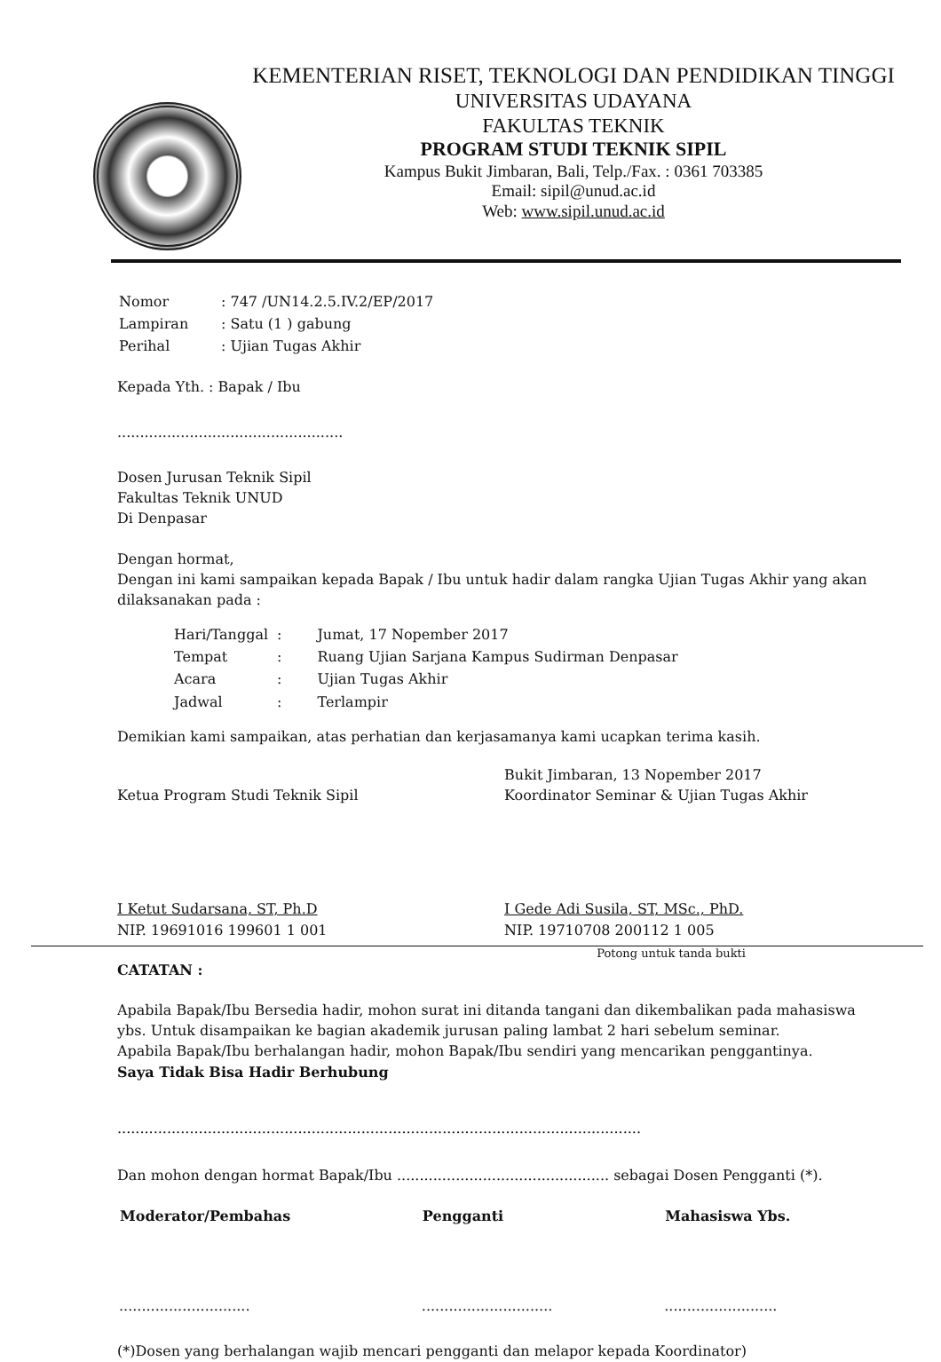KEMENTERIAN RISET, TEKNOLOGI DAN PENDIDIKAN TINGGI
UNIVERSITAS UDAYANA
FAKULTAS TEKNIK
PROGRAM STUDI TEKNIK SIPIL
Kampus Bukit Jimbaran, Bali, Telp./Fax. : 0361 703385
Email: sipil@unud.ac.id
Web: www.sipil.unud.ac.id
| Nomor | : 747 /UN14.2.5.IV.2/EP/2017 |
| Lampiran | : Satu (1 ) gabung |
| Perihal | : Ujian Tugas Akhir |
Kepada Yth. : Bapak / Ibu
..................................................
Dosen Jurusan Teknik Sipil
Fakultas Teknik UNUD
Di Denpasar
Dengan hormat,
Dengan ini kami sampaikan kepada Bapak / Ibu untuk hadir dalam rangka Ujian Tugas Akhir yang akan dilaksanakan pada :
| Hari/Tanggal | : | Jumat, 17 Nopember 2017 |
| Tempat | : | Ruang Ujian Sarjana Kampus Sudirman Denpasar |
| Acara | : | Ujian Tugas Akhir |
| Jadwal | : | Terlampir |
Demikian kami sampaikan, atas perhatian dan kerjasamanya kami ucapkan terima kasih.
Ketua Program Studi Teknik Sipil
I Ketut Sudarsana, ST, Ph.D
NIP. 19691016 199601 1 001
Bukit Jimbaran, 13 Nopember 2017
Koordinator Seminar & Ujian Tugas Akhir
I Gede Adi Susila, ST, MSc., PhD.
NIP. 19710708 200112 1 005
Potong untuk tanda bukti
CATATAN :
Apabila Bapak/Ibu Bersedia hadir, mohon surat ini ditanda tangani dan dikembalikan pada mahasiswa ybs. Untuk disampaikan ke bagian akademik jurusan paling lambat 2 hari sebelum seminar.
Apabila Bapak/Ibu berhalangan hadir, mohon Bapak/Ibu sendiri yang mencarikan penggantinya.
Saya Tidak Bisa Hadir Berhubung
....................................................................................................................
Dan mohon dengan hormat Bapak/Ibu ............................................... sebagai Dosen Pengganti (*).
| Moderator/Pembahas | Pengganti | Mahasiswa Ybs. |
| --- | --- | --- |
| ............................. | ............................. | ......................... |
(*)Dosen yang berhalangan wajib mencari pengganti dan melapor kepada Koordinator)